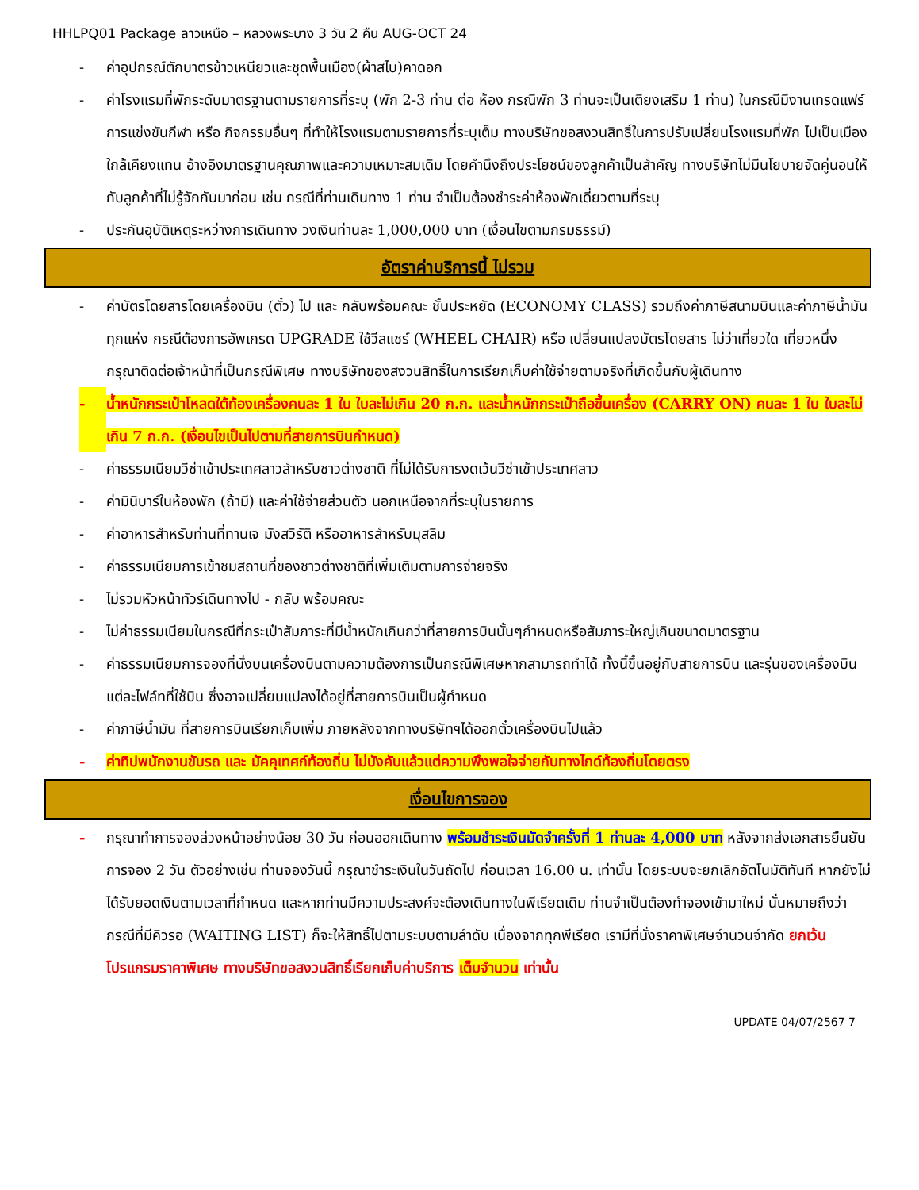HHLPQ01 Package ลาวเหนือ – หลวงพระบาง 3 วัน 2 คืน AUG-OCT 24
- ค่าอุปกรณ์ตักบาตรข้าวเหนียวและชุดพื้นเมือง(ผ้าสไบ)คาดอก
- ค่าโรงแรมที่พักระดับมาตรฐานตามรายการที่ระบุ (พัก 2-3 ท่าน ต่อ ห้อง กรณีพัก 3 ท่านจะเป็นเตียงเสริม 1 ท่าน) ในกรณีมีงานเทรดแฟร์ การแข่งขันกีฬา หรือ กิจกรรมอื่นๆ ที่ทำให้โรงแรมตามรายการที่ระบุเต็ม ทางบริษัทขอสงวนสิทธิ์ในการปรับเปลี่ยนโรงแรมที่พัก ไปเป็นเมืองใกล้เคียงแทน อ้างอิงมาตรฐานคุณภาพและความเหมาะสมเดิม โดยคำนึงถึงประโยชน์ของลูกค้าเป็นสำคัญ ทางบริษัทไม่มีนโยบายจัดคู่นอนให้กับลูกค้าที่ไม่รู้จักกันมาก่อน เช่น กรณีที่ท่านเดินทาง 1 ท่าน จำเป็นต้องชำระค่าห้องพักเดี่ยวตามที่ระบุ
- ประกันอุบัติเหตุระหว่างการเดินทาง วงเงินท่านละ 1,000,000 บาท (เงื่อนไขตามกรมธรรม์)
อัตราค่าบริการนี้ ไม่รวม
- ค่าบัตรโดยสารโดยเครื่องบิน (ตั๋ว) ไป และ กลับพร้อมคณะ ชั้นประหยัด (ECONOMY CLASS) รวมถึงค่าภาษีสนามบินและค่าภาษีน้ำมันทุกแห่ง กรณีต้องการอัพเกรด UPGRADE ใช้วีลแชร์ (WHEEL CHAIR) หรือ เปลี่ยนแปลงบัตรโดยสาร ไม่ว่าเที่ยวใด เที่ยวหนึ่ง กรุณาติดต่อเจ้าหน้าที่เป็นกรณีพิเศษ ทางบริษัทของสงวนสิทธิ์ในการเรียกเก็บค่าใช้จ่ายตามจริงที่เกิดขึ้นกับผู้เดินทาง
- น้ำหนักกระเป๋าโหลดใต้ท้องเครื่องคนละ 1 ใบ ใบละไม่เกิน 20 ก.ก. และน้ำหนักกระเป๋าถือขึ้นเครื่อง (CARRY ON) คนละ 1 ใบ ใบละไม่เกิน 7 ก.ก. (เงื่อนไขเป็นไปตามที่สายการบินกำหนด)
- ค่าธรรมเนียมวีซ่าเข้าประเทศลาวสำหรับชาวต่างชาติ ที่ไม่ได้รับการงดเว้นวีซ่าเข้าประเทศลาว
- ค่ามินิบาร์ในห้องพัก (ถ้ามี) และค่าใช้จ่ายส่วนตัว นอกเหนือจากที่ระบุในรายการ
- ค่าอาหารสำหรับท่านที่ทานเจ มังสวิรัติ หรืออาหารสำหรับมุสลิม
- ค่าธรรมเนียมการเข้าชมสถานที่ของชาวต่างชาติที่เพิ่มเติมตามการจ่ายจริง
- ไม่รวมหัวหน้าทัวร์เดินทางไป - กลับ พร้อมคณะ
- ไม่ค่าธรรมเนียมในกรณีที่กระเป๋าสัมภาระที่มีน้ำหนักเกินกว่าที่สายการบินนั้นๆกำหนดหรือสัมภาระใหญ่เกินขนาดมาตรฐาน
- ค่าธรรมเนียมการจองที่นั่งบนเครื่องบินตามความต้องการเป็นกรณีพิเศษหากสามารถทำได้ ทั้งนี้ขึ้นอยู่กับสายการบิน และรุ่นของเครื่องบินแต่ละไฟล์ทที่ใช้บิน ซึ่งอาจเปลี่ยนแปลงได้อยู่ที่สายการบินเป็นผู้กำหนด
- ค่าภาษีน้ำมัน ที่สายการบินเรียกเก็บเพิ่ม ภายหลังจากทางบริษัทฯได้ออกตั๋วเครื่องบินไปแล้ว
- ค่าทิปพนักงานขับรถ และ มัคคุเทศก์ท้องถิ่น ไม่บังคับแล้วแต่ความพึงพอใจจ่ายกับทางไกด์ท้องถิ่นโดยตรง
เงื่อนไขการจอง
- กรุณาทำการจองล่วงหน้าอย่างน้อย 30 วัน ก่อนออกเดินทาง พร้อมชำระเงินมัดจำครั้งที่ 1 ท่านละ 4,000 บาท หลังจากส่งเอกสารยืนยันการจอง 2 วัน ตัวอย่างเช่น ท่านจองวันนี้ กรุณาชำระเงินในวันถัดไป ก่อนเวลา 16.00 น. เท่านั้น โดยระบบจะยกเลิกอัตโนมัติทันที หากยังไม่ได้รับยอดเงินตามเวลาที่กำหนด และหากท่านมีความประสงค์จะต้องเดินทางในพีเรียดเดิม ท่านจำเป็นต้องทำจองเข้ามาใหม่ นั่นหมายถึงว่า กรณีที่มีคิวรอ (WAITING LIST) ก็จะให้สิทธิ์ไปตามระบบตามลำดับ เนื่องจากทุกพีเรียด เรามีที่นั่งราคาพิเศษจำนวนจำกัด ยกเว้นโปรแกรมราคาพิเศษ ทางบริษัทขอสงวนสิทธิ์เรียกเก็บค่าบริการ เต็มจำนวน เท่านั้น
UPDATE 04/07/2567 7